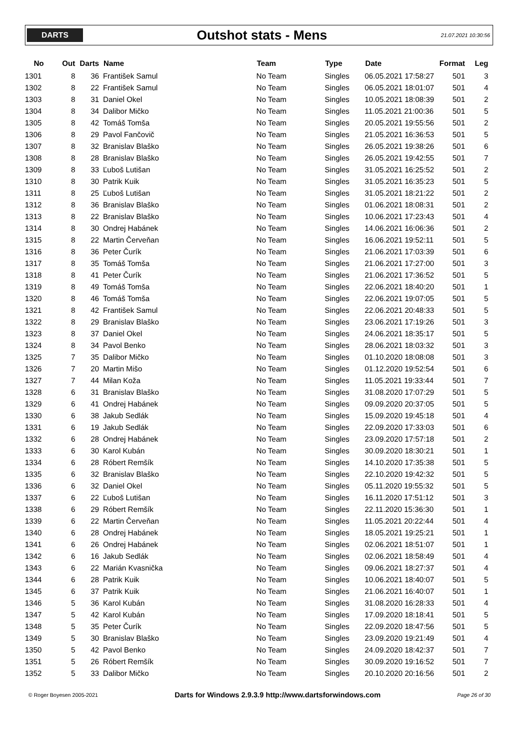DARTS
Outshot stats - Mens
21.07.2021 10:30:56
| No | Out | Darts | Name | Team | Type | Date | Format | Leg |
| --- | --- | --- | --- | --- | --- | --- | --- | --- |
| 1301 | 8 | 36 | František Samul | No Team | Singles | 06.05.2021 17:58:27 | 501 | 3 |
| 1302 | 8 | 22 | František Samul | No Team | Singles | 06.05.2021 18:01:07 | 501 | 4 |
| 1303 | 8 | 31 | Daniel Okel | No Team | Singles | 10.05.2021 18:08:39 | 501 | 2 |
| 1304 | 8 | 34 | Dalibor Mičko | No Team | Singles | 11.05.2021 21:00:36 | 501 | 5 |
| 1305 | 8 | 42 | Tomáš Tomša | No Team | Singles | 20.05.2021 19:55:56 | 501 | 2 |
| 1306 | 8 | 29 | Pavol Fančovič | No Team | Singles | 21.05.2021 16:36:53 | 501 | 5 |
| 1307 | 8 | 32 | Branislav Blaško | No Team | Singles | 26.05.2021 19:38:26 | 501 | 6 |
| 1308 | 8 | 28 | Branislav Blaško | No Team | Singles | 26.05.2021 19:42:55 | 501 | 7 |
| 1309 | 8 | 33 | Ľuboš Lutišan | No Team | Singles | 31.05.2021 16:25:52 | 501 | 2 |
| 1310 | 8 | 30 | Patrik Kuik | No Team | Singles | 31.05.2021 16:35:23 | 501 | 5 |
| 1311 | 8 | 25 | Ľuboš Lutišan | No Team | Singles | 31.05.2021 18:21:22 | 501 | 2 |
| 1312 | 8 | 36 | Branislav Blaško | No Team | Singles | 01.06.2021 18:08:31 | 501 | 2 |
| 1313 | 8 | 22 | Branislav Blaško | No Team | Singles | 10.06.2021 17:23:43 | 501 | 4 |
| 1314 | 8 | 30 | Ondrej Habánek | No Team | Singles | 14.06.2021 16:06:36 | 501 | 2 |
| 1315 | 8 | 22 | Martin Červeňan | No Team | Singles | 16.06.2021 19:52:11 | 501 | 5 |
| 1316 | 8 | 36 | Peter Čurík | No Team | Singles | 21.06.2021 17:03:39 | 501 | 6 |
| 1317 | 8 | 35 | Tomáš Tomša | No Team | Singles | 21.06.2021 17:27:00 | 501 | 3 |
| 1318 | 8 | 41 | Peter Čurík | No Team | Singles | 21.06.2021 17:36:52 | 501 | 5 |
| 1319 | 8 | 49 | Tomáš Tomša | No Team | Singles | 22.06.2021 18:40:20 | 501 | 1 |
| 1320 | 8 | 46 | Tomáš Tomša | No Team | Singles | 22.06.2021 19:07:05 | 501 | 5 |
| 1321 | 8 | 42 | František Samul | No Team | Singles | 22.06.2021 20:48:33 | 501 | 5 |
| 1322 | 8 | 29 | Branislav Blaško | No Team | Singles | 23.06.2021 17:19:26 | 501 | 3 |
| 1323 | 8 | 37 | Daniel Okel | No Team | Singles | 24.06.2021 18:35:17 | 501 | 5 |
| 1324 | 8 | 34 | Pavol Benko | No Team | Singles | 28.06.2021 18:03:32 | 501 | 3 |
| 1325 | 7 | 35 | Dalibor Mičko | No Team | Singles | 01.10.2020 18:08:08 | 501 | 3 |
| 1326 | 7 | 20 | Martin Mišo | No Team | Singles | 01.12.2020 19:52:54 | 501 | 6 |
| 1327 | 7 | 44 | Milan Koža | No Team | Singles | 11.05.2021 19:33:44 | 501 | 7 |
| 1328 | 6 | 31 | Branislav Blaško | No Team | Singles | 31.08.2020 17:07:29 | 501 | 5 |
| 1329 | 6 | 41 | Ondrej Habánek | No Team | Singles | 09.09.2020 20:37:05 | 501 | 5 |
| 1330 | 6 | 38 | Jakub Sedlák | No Team | Singles | 15.09.2020 19:45:18 | 501 | 4 |
| 1331 | 6 | 19 | Jakub Sedlák | No Team | Singles | 22.09.2020 17:33:03 | 501 | 6 |
| 1332 | 6 | 28 | Ondrej Habánek | No Team | Singles | 23.09.2020 17:57:18 | 501 | 2 |
| 1333 | 6 | 30 | Karol Kubán | No Team | Singles | 30.09.2020 18:30:21 | 501 | 1 |
| 1334 | 6 | 28 | Róbert Remšík | No Team | Singles | 14.10.2020 17:35:38 | 501 | 5 |
| 1335 | 6 | 32 | Branislav Blaško | No Team | Singles | 22.10.2020 19:42:32 | 501 | 5 |
| 1336 | 6 | 32 | Daniel Okel | No Team | Singles | 05.11.2020 19:55:32 | 501 | 5 |
| 1337 | 6 | 22 | Ľuboš Lutišan | No Team | Singles | 16.11.2020 17:51:12 | 501 | 3 |
| 1338 | 6 | 29 | Róbert Remšík | No Team | Singles | 22.11.2020 15:36:30 | 501 | 1 |
| 1339 | 6 | 22 | Martin Červeňan | No Team | Singles | 11.05.2021 20:22:44 | 501 | 4 |
| 1340 | 6 | 28 | Ondrej Habánek | No Team | Singles | 18.05.2021 19:25:21 | 501 | 1 |
| 1341 | 6 | 26 | Ondrej Habánek | No Team | Singles | 02.06.2021 18:51:07 | 501 | 1 |
| 1342 | 6 | 16 | Jakub Sedlák | No Team | Singles | 02.06.2021 18:58:49 | 501 | 4 |
| 1343 | 6 | 22 | Marián Kvasnička | No Team | Singles | 09.06.2021 18:27:37 | 501 | 4 |
| 1344 | 6 | 28 | Patrik Kuik | No Team | Singles | 10.06.2021 18:40:07 | 501 | 5 |
| 1345 | 6 | 37 | Patrik Kuik | No Team | Singles | 21.06.2021 16:40:07 | 501 | 1 |
| 1346 | 5 | 36 | Karol Kubán | No Team | Singles | 31.08.2020 16:28:33 | 501 | 4 |
| 1347 | 5 | 42 | Karol Kubán | No Team | Singles | 17.09.2020 18:18:41 | 501 | 5 |
| 1348 | 5 | 35 | Peter Čurík | No Team | Singles | 22.09.2020 18:47:56 | 501 | 5 |
| 1349 | 5 | 30 | Branislav Blaško | No Team | Singles | 23.09.2020 19:21:49 | 501 | 4 |
| 1350 | 5 | 42 | Pavol Benko | No Team | Singles | 24.09.2020 18:42:37 | 501 | 7 |
| 1351 | 5 | 26 | Róbert Remšík | No Team | Singles | 30.09.2020 19:16:52 | 501 | 7 |
| 1352 | 5 | 33 | Dalibor Mičko | No Team | Singles | 20.10.2020 20:16:56 | 501 | 2 |
© Roger Boyesen 2005-2021 Darts for Windows 2.9.3.9 http://www.dartsforwindows.com Page 26 of 30